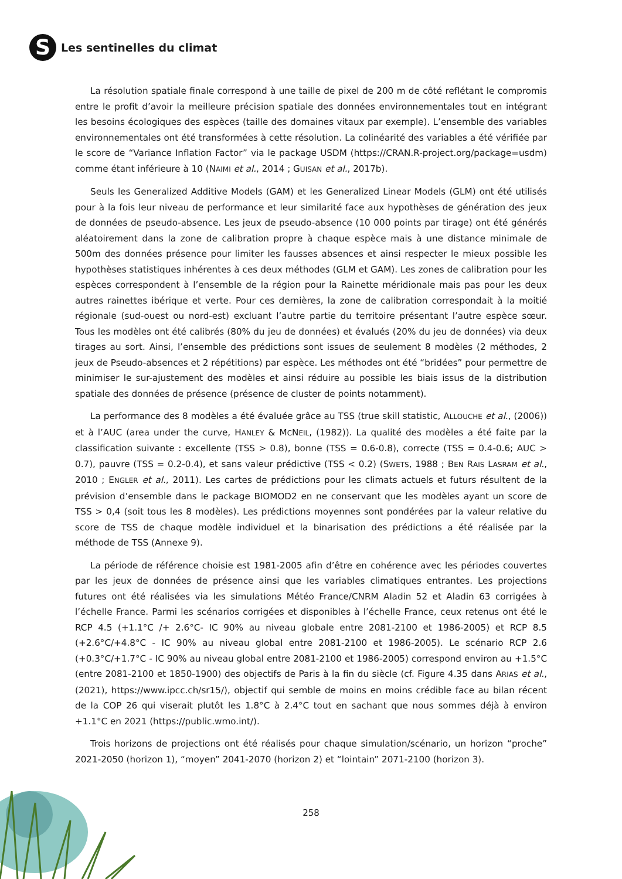S
Les sentinelles du climat
La résolution spatiale finale correspond à une taille de pixel de 200 m de côté reflétant le compromis entre le profit d’avoir la meilleure précision spatiale des données environnementales tout en intégrant les besoins écologiques des espèces (taille des domaines vitaux par exemple). L’ensemble des variables environnementales ont été transformées à cette résolution. La colinéarité des variables a été vérifiée par le score de “Variance Inflation Factor” via le package USDM (https://CRAN.R-project.org/package=usdm) comme étant inférieure à 10 (NAIMI et al., 2014 ; GUISAN et al., 2017b).
Seuls les Generalized Additive Models (GAM) et les Generalized Linear Models (GLM) ont été utilisés pour à la fois leur niveau de performance et leur similarité face aux hypothèses de génération des jeux de données de pseudo-absence. Les jeux de pseudo-absence (10 000 points par tirage) ont été générés aléatoirement dans la zone de calibration propre à chaque espèce mais à une distance minimale de 500m des données présence pour limiter les fausses absences et ainsi respecter le mieux possible les hypothèses statistiques inhérentes à ces deux méthodes (GLM et GAM). Les zones de calibration pour les espèces correspondent à l’ensemble de la région pour la Rainette méridionale mais pas pour les deux autres rainettes ibérique et verte. Pour ces dernières, la zone de calibration correspondait à la moitié régionale (sud-ouest ou nord-est) excluant l’autre partie du territoire présentant l’autre espèce sœur. Tous les modèles ont été calibrés (80% du jeu de données) et évalués (20% du jeu de données) via deux tirages au sort. Ainsi, l’ensemble des prédictions sont issues de seulement 8 modèles (2 méthodes, 2 jeux de Pseudo-absences et 2 répétitions) par espèce. Les méthodes ont été “bridées” pour permettre de minimiser le sur-ajustement des modèles et ainsi réduire au possible les biais issus de la distribution spatiale des données de présence (présence de cluster de points notamment).
La performance des 8 modèles a été évaluée grâce au TSS (true skill statistic, ALLOUCHE et al., (2006)) et à l’AUC (area under the curve, HANLEY & MCNEIL, (1982)). La qualité des modèles a été faite par la classification suivante : excellente (TSS > 0.8), bonne (TSS = 0.6-0.8), correcte (TSS = 0.4-0.6; AUC > 0.7), pauvre (TSS = 0.2-0.4), et sans valeur prédictive (TSS < 0.2) (SWETS, 1988 ; BEN RAIS LASRAM et al., 2010 ; ENGLER et al., 2011). Les cartes de prédictions pour les climats actuels et futurs résultent de la prévision d’ensemble dans le package BIOMOD2 en ne conservant que les modèles ayant un score de TSS > 0,4 (soit tous les 8 modèles). Les prédictions moyennes sont pondérées par la valeur relative du score de TSS de chaque modèle individuel et la binarisation des prédictions a été réalisée par la méthode de TSS (Annexe 9).
La période de référence choisie est 1981-2005 afin d’être en cohérence avec les périodes couvertes par les jeux de données de présence ainsi que les variables climatiques entrantes. Les projections futures ont été réalisées via les simulations Météo France/CNRM Aladin 52 et Aladin 63 corrigées à l’échelle France. Parmi les scénarios corrigées et disponibles à l’échelle France, ceux retenus ont été le RCP 4.5 (+1.1°C /+ 2.6°C- IC 90% au niveau globale entre 2081-2100 et 1986-2005) et RCP 8.5 (+2.6°C/+4.8°C - IC 90% au niveau global entre 2081-2100 et 1986-2005). Le scénario RCP 2.6 (+0.3°C/+1.7°C - IC 90% au niveau global entre 2081-2100 et 1986-2005) correspond environ au +1.5°C (entre 2081-2100 et 1850-1900) des objectifs de Paris à la fin du siècle (cf. Figure 4.35 dans ARIAS et al., (2021), https://www.ipcc.ch/sr15/), objectif qui semble de moins en moins crédible face au bilan récent de la COP 26 qui viserait plutôt les 1.8°C à 2.4°C tout en sachant que nous sommes déjà à environ +1.1°C en 2021 (https://public.wmo.int/).
Trois horizons de projections ont été réalisés pour chaque simulation/scénario, un horizon “proche” 2021-2050 (horizon 1), “moyen” 2041-2070 (horizon 2) et “lointain” 2071-2100 (horizon 3).
258